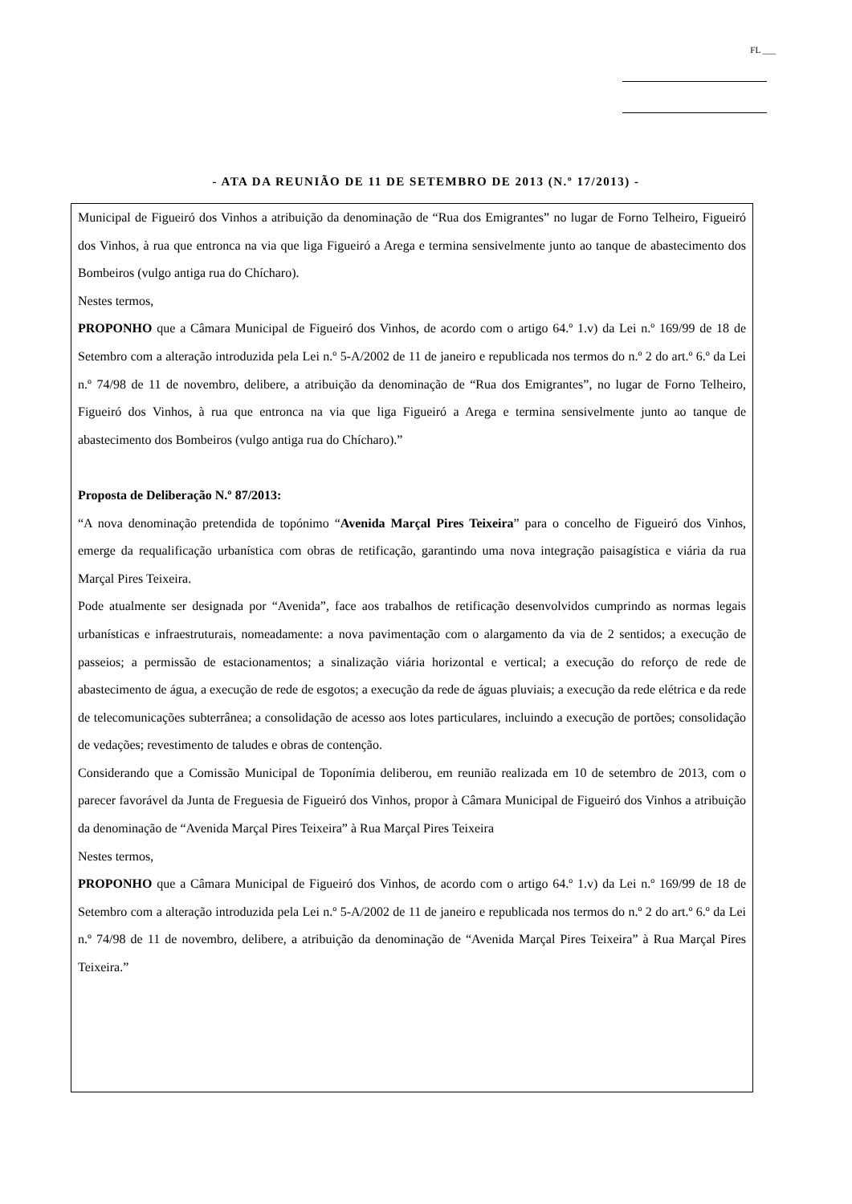FL ___
- ATA DA REUNIÃO DE 11 DE SETEMBRO DE 2013 (N.º 17/2013) -
Municipal de Figueiró dos Vinhos a atribuição da denominação de “Rua dos Emigrantes” no lugar de Forno Telheiro, Figueiró dos Vinhos, à rua que entronca na via que liga Figueiró a Arega e termina sensivelmente junto ao tanque de abastecimento dos Bombeiros (vulgo antiga rua do Chícharo).
Nestes termos,
PROPONHO que a Câmara Municipal de Figueiró dos Vinhos, de acordo com o artigo 64.º 1.v) da Lei n.º 169/99 de 18 de Setembro com a alteração introduzida pela Lei n.º 5-A/2002 de 11 de janeiro e republicada nos termos do n.º 2 do art.º 6.º da Lei n.º 74/98 de 11 de novembro, delibere, a atribuição da denominação de “Rua dos Emigrantes”, no lugar de Forno Telheiro, Figueiró dos Vinhos, à rua que entronca na via que liga Figueiró a Arega e termina sensivelmente junto ao tanque de abastecimento dos Bombeiros (vulgo antiga rua do Chícharo).”
Proposta de Deliberação N.º 87/2013:
“A nova denominação pretendida de topónimo “Avenida Marçal Pires Teixeira” para o concelho de Figueiró dos Vinhos, emerge da requalificação urbanística com obras de retificação, garantindo uma nova integração paisagística e viária da rua Marçal Pires Teixeira.
Pode atualmente ser designada por “Avenida”, face aos trabalhos de retificação desenvolvidos cumprindo as normas legais urbanísticas e infraestruturais, nomeadamente: a nova pavimentação com o alargamento da via de 2 sentidos; a execução de passeios; a permissão de estacionamentos; a sinalização viária horizontal e vertical; a execução do reforço de rede de abastecimento de água, a execução de rede de esgotos; a execução da rede de águas pluviais; a execução da rede elétrica e da rede de telecomunicações subterrânea; a consolidação de acesso aos lotes particulares, incluindo a execução de portões; consolidação de vedações; revestimento de taludes e obras de contenção.
Considerando que a Comissão Municipal de Toponímia deliberou, em reunião realizada em 10 de setembro de 2013, com o parecer favorável da Junta de Freguesia de Figueiró dos Vinhos, propor à Câmara Municipal de Figueiró dos Vinhos a atribuição da denominação de “Avenida Marçal Pires Teixeira” à Rua Marçal Pires Teixeira
Nestes termos,
PROPONHO que a Câmara Municipal de Figueiró dos Vinhos, de acordo com o artigo 64.º 1.v) da Lei n.º 169/99 de 18 de Setembro com a alteração introduzida pela Lei n.º 5-A/2002 de 11 de janeiro e republicada nos termos do n.º 2 do art.º 6.º da Lei n.º 74/98 de 11 de novembro, delibere, a atribuição da denominação de “Avenida Marçal Pires Teixeira” à Rua Marçal Pires Teixeira.”